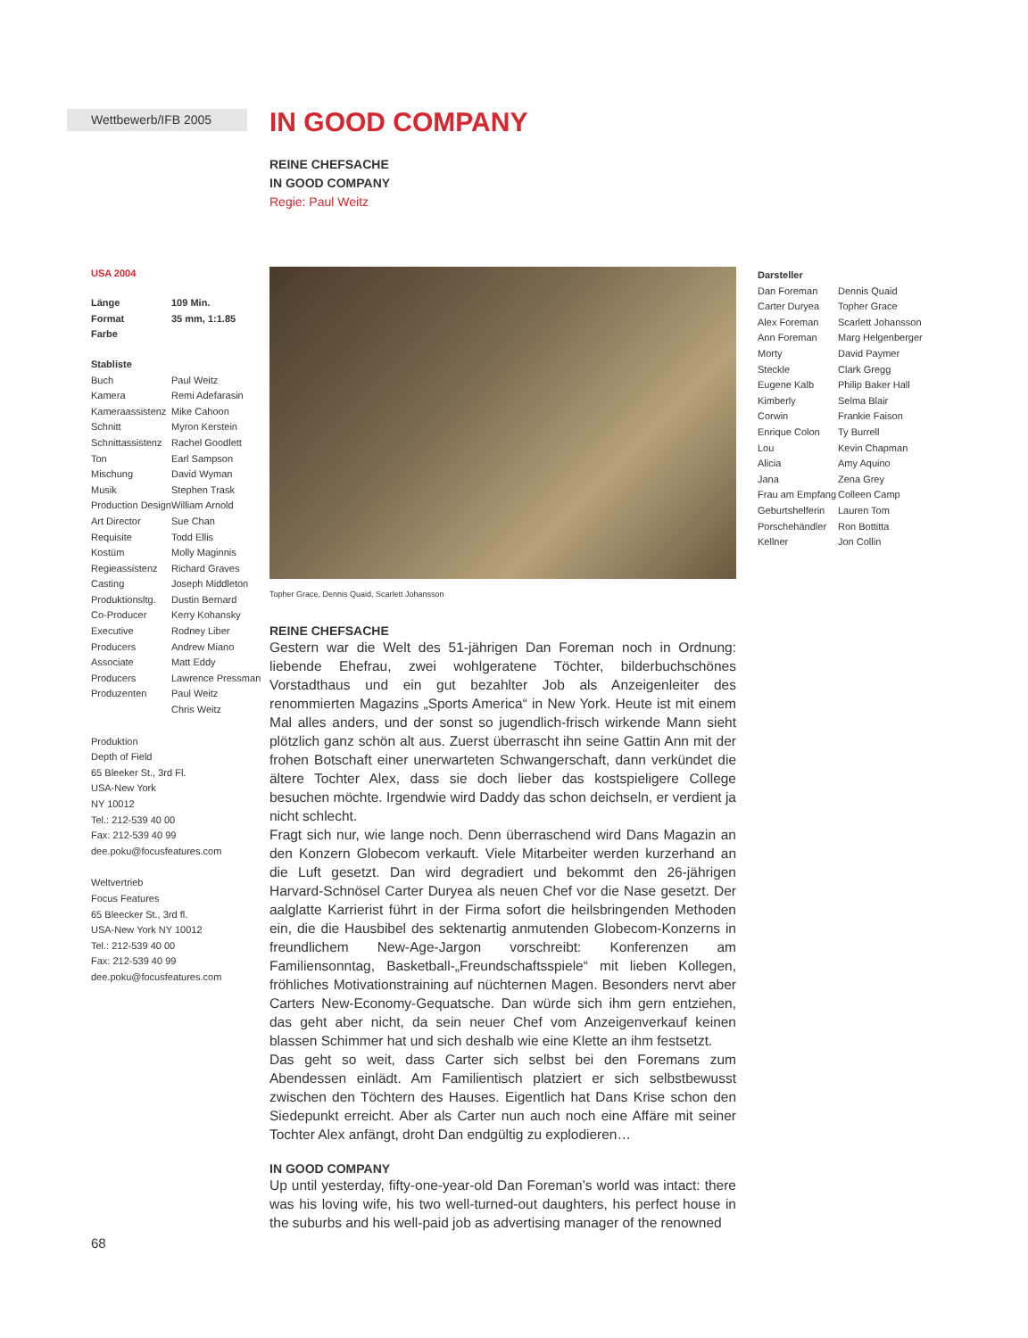Wettbewerb/IFB 2005
USA 2004
| Länge | 109 Min. |
| Format | 35 mm, 1:1.85 |
| Farbe | |
Stabliste
| Buch | Paul Weitz |
| Kamera | Remi Adefarasin |
| Kameraassistenz | Mike Cahoon |
| Schnitt | Myron Kerstein |
| Schnittassistenz | Rachel Goodlett |
| Ton | Earl Sampson |
| Mischung | David Wyman |
| Musik | Stephen Trask |
| Production Design | William Arnold |
| Art Director | Sue Chan |
| Requisite | Todd Ellis |
| Kostüm | Molly Maginnis |
| Regieassistenz | Richard Graves |
| Casting | Joseph Middleton |
| Produktionsltg. | Dustin Bernard |
| Co-Producer | Kerry Kohansky |
| Executive Producers | Rodney Liber Andrew Miano |
| Associate Producers | Matt Eddy Lawrence Pressman |
| Produzenten | Paul Weitz Chris Weitz |
Produktion
Depth of Field
65 Bleeker St., 3rd Fl.
USA-New York
NY 10012
Tel.: 212-539 40 00
Fax: 212-539 40 99
dee.poku@focusfeatures.com
Weltvertrieb
Focus Features
65 Bleecker St., 3rd fl.
USA-New York NY 10012
Tel.: 212-539 40 00
Fax: 212-539 40 99
dee.poku@focusfeatures.com
68
IN GOOD COMPANY
REINE CHEFSACHE
IN GOOD COMPANY
Regie: Paul Weitz
Topher Grace, Dennis Quaid, Scarlett Johansson
REINE CHEFSACHE
Gestern war die Welt des 51-jährigen Dan Foreman noch in Ordnung: liebende Ehefrau, zwei wohlgeratene Töchter, bilderbuchschönes Vorstadthaus und ein gut bezahlter Job als Anzeigenleiter des renommierten Magazins „Sports America“ in New York. Heute ist mit einem Mal alles anders, und der sonst so jugendlich-frisch wirkende Mann sieht plötzlich ganz schön alt aus. Zuerst überrascht ihn seine Gattin Ann mit der frohen Botschaft einer unerwarteten Schwangerschaft, dann verkündet die ältere Tochter Alex, dass sie doch lieber das kostspieligere College besuchen möchte. Irgendwie wird Daddy das schon deichseln, er verdient ja nicht schlecht.
Fragt sich nur, wie lange noch. Denn überraschend wird Dans Magazin an den Konzern Globecom verkauft. Viele Mitarbeiter werden kurzerhand an die Luft gesetzt. Dan wird degradiert und bekommt den 26-jährigen Harvard-Schnösel Carter Duryea als neuen Chef vor die Nase gesetzt. Der aalglatte Karrierist führt in der Firma sofort die heilsbringenden Methoden ein, die die Hausbibel des sektenartig anmutenden Globecom-Konzerns in freundlichem New-Age-Jargon vorschreibt: Konferenzen am Familiensonntag, Basketball-„Freundschaftsspiele“ mit lieben Kollegen, fröhliches Motivationstraining auf nüchternen Magen. Besonders nervt aber Carters New-Economy-Gequatsche. Dan würde sich ihm gern entziehen, das geht aber nicht, da sein neuer Chef vom Anzeigenverkauf keinen blassen Schimmer hat und sich deshalb wie eine Klette an ihm festsetzt.
Das geht so weit, dass Carter sich selbst bei den Foremans zum Abendessen einlädt. Am Familientisch platziert er sich selbstbewusst zwischen den Töchtern des Hauses. Eigentlich hat Dans Krise schon den Siedepunkt erreicht. Aber als Carter nun auch noch eine Affäre mit seiner Tochter Alex anfängt, droht Dan endgültig zu explodieren…
IN GOOD COMPANY
Up until yesterday, fifty-one-year-old Dan Foreman’s world was intact: there was his loving wife, his two well-turned-out daughters, his perfect house in the suburbs and his well-paid job as advertising manager of the renowned
Darsteller
| Dan Foreman | Dennis Quaid |
| Carter Duryea | Topher Grace |
| Alex Foreman | Scarlett Johansson |
| Ann Foreman | Marg Helgenberger |
| Morty | David Paymer |
| Steckle | Clark Gregg |
| Eugene Kalb | Philip Baker Hall |
| Kimberly | Selma Blair |
| Corwin | Frankie Faison |
| Enrique Colon | Ty Burrell |
| Lou | Kevin Chapman |
| Alicia | Amy Aquino |
| Jana | Zena Grey |
| Frau am Empfang | Colleen Camp |
| Geburtshelferin | Lauren Tom |
| Porschehändler | Ron Bottitta |
| Kellner | Jon Collin |